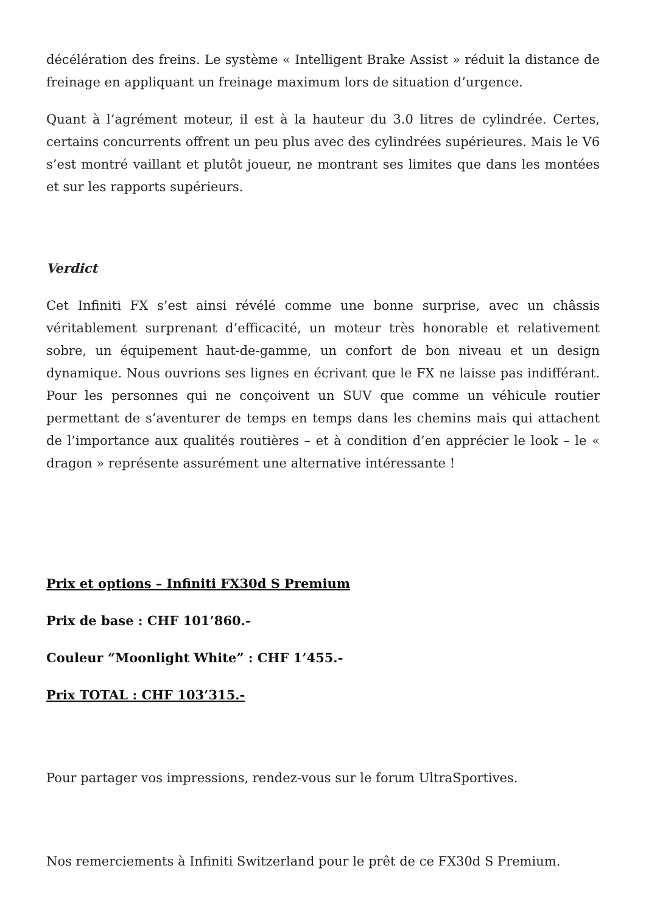décélération des freins. Le système « Intelligent Brake Assist » réduit la distance de freinage en appliquant un freinage maximum lors de situation d’urgence.
Quant à l’agrément moteur, il est à la hauteur du 3.0 litres de cylindrée. Certes, certains concurrents offrent un peu plus avec des cylindrées supérieures. Mais le V6 s’est montré vaillant et plutôt joueur, ne montrant ses limites que dans les montées et sur les rapports supérieurs.
Verdict
Cet Infiniti FX s’est ainsi révélé comme une bonne surprise, avec un châssis véritablement surprenant d’efficacité, un moteur très honorable et relativement sobre, un équipement haut-de-gamme, un confort de bon niveau et un design dynamique. Nous ouvrions ses lignes en écrivant que le FX ne laisse pas indifférant. Pour les personnes qui ne conçoivent un SUV que comme un véhicule routier permettant de s’aventurer de temps en temps dans les chemins mais qui attachent de l’importance aux qualités routières – et à condition d’en apprécier le look – le « dragon » représente assurément une alternative intéressante !
Prix et options – Infiniti FX30d S Premium
Prix de base : CHF 101’860.-
Couleur “Moonlight White” : CHF 1’455.-
Prix TOTAL : CHF 103’315.-
Pour partager vos impressions, rendez-vous sur le forum UltraSportives.
Nos remerciements à Infiniti Switzerland pour le prêt de ce FX30d S Premium.